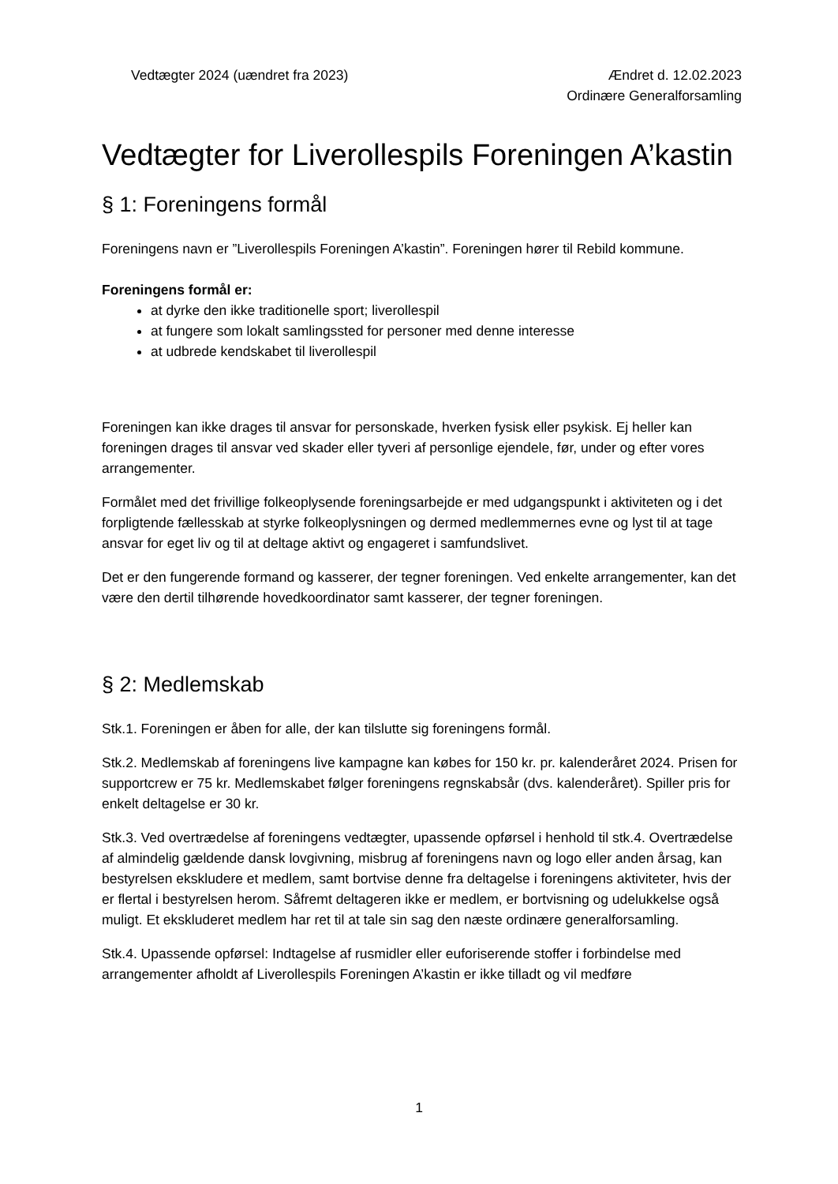Vedtægter 2024 (uændret fra 2023)
Ændret d. 12.02.2023
Ordinære Generalforsamling
Vedtægter for Liverollespils Foreningen A’kastin
§ 1: Foreningens formål
Foreningens navn er ”Liverollespils Foreningen A’kastin”. Foreningen hører til Rebild kommune.
Foreningens formål er:
at dyrke den ikke traditionelle sport; liverollespil
at fungere som lokalt samlingssted for personer med denne interesse
at udbrede kendskabet til liverollespil
Foreningen kan ikke drages til ansvar for personskade, hverken fysisk eller psykisk. Ej heller kan foreningen drages til ansvar ved skader eller tyveri af personlige ejendele, før, under og efter vores arrangementer.
Formålet med det frivillige folkeoplysende foreningsarbejde er med udgangspunkt i aktiviteten og i det forpligtende fællesskab at styrke folkeoplysningen og dermed medlemmernes evne og lyst til at tage ansvar for eget liv og til at deltage aktivt og engageret i samfundslivet.
Det er den fungerende formand og kasserer, der tegner foreningen. Ved enkelte arrangementer, kan det være den dertil tilhørende hovedkoordinator samt kasserer, der tegner foreningen.
§ 2: Medlemskab
Stk.1. Foreningen er åben for alle, der kan tilslutte sig foreningens formål.
Stk.2. Medlemskab af foreningens live kampagne kan købes for 150 kr. pr. kalenderåret 2024. Prisen for supportcrew er 75 kr. Medlemskabet følger foreningens regnskabsår (dvs. kalenderåret). Spiller pris for enkelt deltagelse er 30 kr.
Stk.3. Ved overtrædelse af foreningens vedtægter, upassende opførsel i henhold til stk.4. Overtrædelse af almindelig gældende dansk lovgivning, misbrug af foreningens navn og logo eller anden årsag, kan bestyrelsen ekskludere et medlem, samt bortvise denne fra deltagelse i foreningens aktiviteter, hvis der er flertal i bestyrelsen herom. Såfremt deltageren ikke er medlem, er bortvisning og udelukkelse også muligt. Et ekskluderet medlem har ret til at tale sin sag den næste ordinære generalforsamling.
Stk.4. Upassende opførsel: Indtagelse af rusmidler eller euforiserende stoffer i forbindelse med arrangementer afholdt af Liverollespils Foreningen A’kastin er ikke tilladt og vil medføre
1